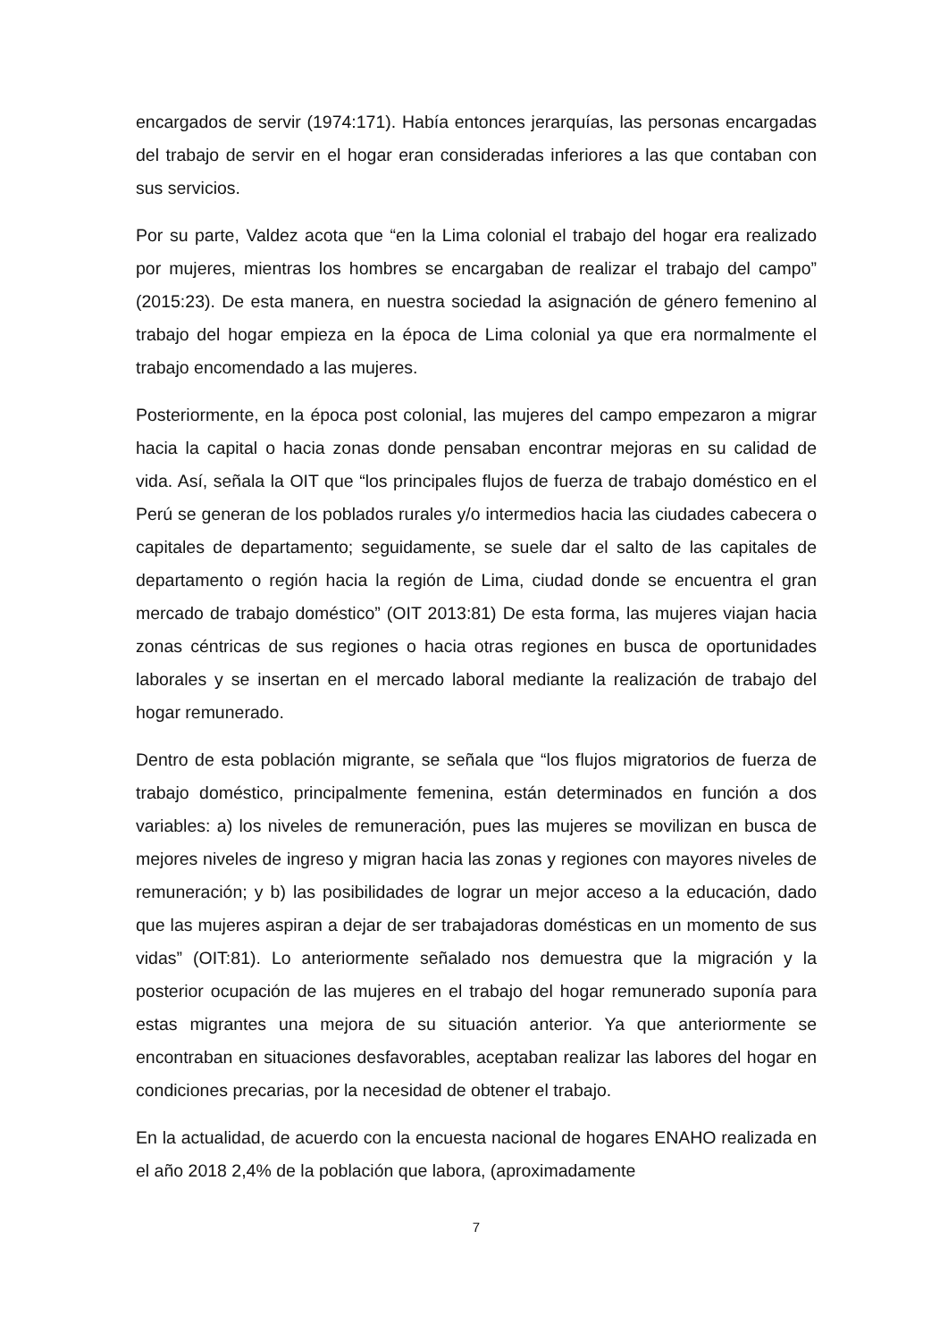encargados de servir (1974:171). Había entonces jerarquías, las personas encargadas del trabajo de servir en el hogar eran consideradas inferiores a las que contaban con sus servicios.
Por su parte, Valdez acota que “en la Lima colonial el trabajo del hogar era realizado por mujeres, mientras los hombres se encargaban de realizar el trabajo del campo” (2015:23). De esta manera, en nuestra sociedad la asignación de género femenino al trabajo del hogar empieza en la época de Lima colonial ya que era normalmente el trabajo encomendado a las mujeres.
Posteriormente, en la época post colonial, las mujeres del campo empezaron a migrar hacia la capital o hacia zonas donde pensaban encontrar mejoras en su calidad de vida. Así, señala la OIT que “los principales flujos de fuerza de trabajo doméstico en el Perú se generan de los poblados rurales y/o intermedios hacia las ciudades cabecera o capitales de departamento; seguidamente, se suele dar el salto de las capitales de departamento o región hacia la región de Lima, ciudad donde se encuentra el gran mercado de trabajo doméstico” (OIT 2013:81) De esta forma, las mujeres viajan hacia zonas céntricas de sus regiones o hacia otras regiones en busca de oportunidades laborales y se insertan en el mercado laboral mediante la realización de trabajo del hogar remunerado.
Dentro de esta población migrante, se señala que “los flujos migratorios de fuerza de trabajo doméstico, principalmente femenina, están determinados en función a dos variables: a) los niveles de remuneración, pues las mujeres se movilizan en busca de mejores niveles de ingreso y migran hacia las zonas y regiones con mayores niveles de remuneración; y b) las posibilidades de lograr un mejor acceso a la educación, dado que las mujeres aspiran a dejar de ser trabajadoras domésticas en un momento de sus vidas” (OIT:81). Lo anteriormente señalado nos demuestra que la migración y la posterior ocupación de las mujeres en el trabajo del hogar remunerado suponía para estas migrantes una mejora de su situación anterior. Ya que anteriormente se encontraban en situaciones desfavorables, aceptaban realizar las labores del hogar en condiciones precarias, por la necesidad de obtener el trabajo.
En la actualidad, de acuerdo con la encuesta nacional de hogares ENAHO realizada en el año 2018 2,4% de la población que labora, (aproximadamente
7